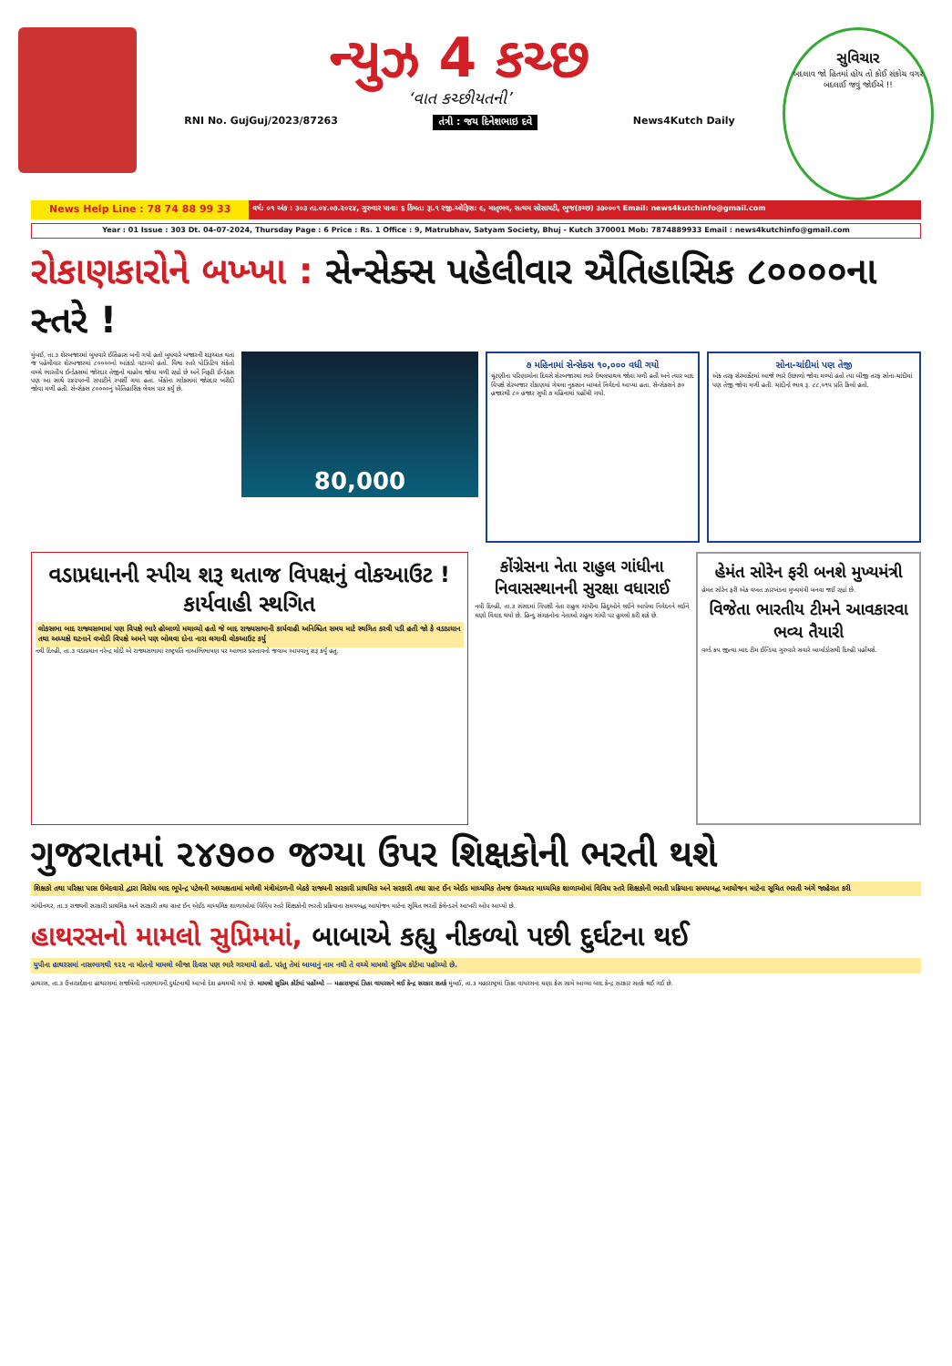ન્યુઝ 4 કચ્છ
‘વાત કચ્છીયતની’
RNI No. GujGuj/2023/87263 તંત્રી : જય દિનેશભાઇ દવે News4Kutch Daily
સુવિચાર
બદલાવ જો હિતમાં હોય તો કોઈ સંકોચ વગર બદલાઈ જવું જોઈએ !!
News Help Line : 78 74 88 99 33
વર્ષ: ૦૧ અંક : ૩૦૩ તા.૦૪.૦૭.૨૦૨૪, ગુરુવાર પાના: ૬ કિંમત: રૂા.૧ રજી.ઓફિસ: ૯, માતૃભવ, સત્યમ સોસાયટી, ભુજ(કચ્છ) ૩૭૦૦૦૧ Email: news4kutchinfo@gmail.com
Year : 01 Issue : 303 Dt. 04-07-2024, Thursday Page : 6 Price : Rs. 1 Office : 9, Matrubhav, Satyam Society, Bhuj - Kutch 370001 Mob: 7874889933 Email : news4kutchinfo@gmail.com
રોકાણકારોને બખ્ખા : સેન્સેક્સ પહેલીવાર ઐતિહાસિક ૮૦૦૦૦ના સ્તરે !
મુંબઈ, તા.૩ શેરબજારમાં બુધવારે ઈતિહાસ બની ગયો હતો બુધવારે બજારની શરૂઆત થતાં જ પહેલીવાર શેરબજારમાં ૮૦૦૦૦નો આંકડો વટાવ્યો હતો. વિશ્વ સ્તરે પોઝિટિવ સંકેતો વચ્ચે ભારતીય ઈન્ડેક્સમાં જોરદાર તેજીનો માહોલ જોવા મળી રહ્યો છે અને નિફ્ટી ઈન્ડેક્સ પણ આ સાથે ૨૪૨૫૦ની સપાટીને સ્પર્શી ગયા હતા. બેંકોના સ્ટોક્સમાં જોરદાર ખરીદી જોવા મળી હતી. સેન્સેક્સ ૮૦૦૦૦નું ઐતિહાસિક લેવલ પાર કર્યું છે.
80,000
૭ મહિનામાં સેન્સેક્સ ૧૦,૦૦૦ વધી ગયો
ચૂંટણીના પરિણામોના દિવસે શેરબજારમાં ભારે ઉથલપાથલ જોવા મળી હતી અને ત્યાર બાદ વિપક્ષે શેરબજાર રોકાણમાં ગેયલા નુકસાન બાબતે નિવેદનો આપ્યા હતા. સેન્સેક્સને ૭૦ હજારથી ૮૦ હજાર સુધી ૭ મહિનામાં પહોંચી ગયો.
સોના-ચાંદીમાં પણ તેજી
એક તરફ શેરમાર્કેટમાં આજે ભારે ઉછાળો જોવા મળ્યો હતો ત્યા બીજી તરફ સોના-ચાંદીમાં પણ તેજી જોવા મળી હતી. ચાંદીનો ભાવ રૂ. ૮૮,૦૧૫ પ્રતિ કિલો હતો.
વડાપ્રધાનની સ્પીચ શરૂ થતાજ વિપક્ષનું વોકઆઉટ ! કાર્યવાહી સ્થગિત
લોકસભા બાદ રાજ્યસભામાં પણ વિપક્ષે ભારે હોબાળો મચાવ્યો હતો જે બાદ રાજ્યસભાની કાર્યવાહી અનિશ્ચિત સમય માટે સ્થગિત કરવી પડી હતી જો કે વડાપ્રધાન તથા અધ્યક્ષે ઘટનાને વખોડી વિપક્ષે અમને પણ બોલવા દોના નારા લગાવી વોકઆઉટ કર્યુ
નવી દિલ્હી, તા.૩ વડાપ્રધાન નરેન્દ્ર મોદી એ રાજ્યસભામાં રાષ્ટ્રપતિ નાઅભિભાષણ પર આભાર પ્રસ્તાવનો જવાબ આપવાનું શરૂ કર્યું હતુ.
કોંગ્રેસના નેતા રાહુલ ગાંધીના નિવાસસ્થાનની સુરક્ષા વધારાઈ
નવી દિલ્હી, તા.૩ સંસદમાં વિપક્ષી નેતા રાહુલ ગાંધીના હિંદુઓને લઈને આપેલા નિવેદનને લઈને ઘણો વિવાદ થયો છે. હિન્દુ સંગઠનોના નેતાઓ રાહુલ ગાંધી પર હુમલો કરી શકે છે.
હેમંત સોરેન ફરી બનશે મુખ્યમંત્રી
હેમંત સોરેન ફરી એક વખત ઝારખંડના મુખ્યમંત્રી બનવા જઈ રહ્યાં છે.
વિજેતા ભારતીય ટીમને આવકારવા ભવ્ય તૈયારી
વર્લ્ડ કપ જીત્યા બાદ ટીમ ઈન્ડિયા ગુરુવારે સવારે બાર્બાડોસથી દિલ્હી પહોંચશે.
ગુજરાતમાં ૨૪૭૦૦ જગ્યા ઉપર શિક્ષકોની ભરતી થશે
શિક્ષકો તથા પરિક્ષા પાસ ઉમેદવારો દ્વારા વિરોધ બાદ ભૂપેન્દ્ર પટેલની અધ્યક્ષતામાં મળેલી મંત્રીમંડળની બેઠકે રાજ્યની સરકારી પ્રાથમિક અને સરકારી તથા ગ્રાન્ટ ઈન એઈડ માધ્યમિક તેમજ ઉચ્ચતર માધ્યમિક શાળાઓમાં વિવિધ સ્તરે શિક્ષકોની ભરતી પ્રક્રિયાના સમયબદ્ધ આયોજન માટેના સૂચિત ભરતી અંગે જાહેરાત કરી
ગાંધીનગર, તા.૩ રાજ્યની સરકારી પ્રાથમિક અને સરકારી તથા ગ્રાન્ટ ઈન એઈડ માધ્યમિક શાળાઓમાં વિવિધ સ્તરે શિક્ષકોની ભરતી પ્રક્રિયાના સમયબદ્ધ આયોજન માટેના સૂચિત ભરતી કેલેન્ડરને આખરી ઓપ આપ્યો છે.
હાથરસનો મામલો સુપ્રિમમાં, બાબાએ કહ્યુ નીકળ્યો પછી દુર્ઘટના થઈ
યુપીના હાથરસમાં નાસભાગથી ૧૨૨ ના મોતનો મામલો બીજા દિવસ પણ ભારે ગરમાયો હતો. પરંતુ તેમાં બાબાનું નામ નથી તે વચ્ચે મામલો સુપ્રિમ કોર્ટમા પહોચ્યો છે.
હાથરસ, તા.૩ ઉત્તરપ્રદેશના હાથરસમાં સર્જાયેલી નાસભાગની દુર્ઘટનાથી આખો દેશ હચમચી ગયો છે. મામલો સુપ્રિમ કોર્ટમાં પહોંચ્યો — મહારાષ્ટ્રમાં ઝિકા વાયરસને લઈ કેન્દ્ર સરકાર સતર્ક મુંબઈ, તા.૩ મહારાષ્ટ્રમાં ઝિકા વાયરસના ઘણા કેસ સામે આવ્યા બાદ કેન્દ્ર સરકાર સતર્ક થઈ ગઈ છે.